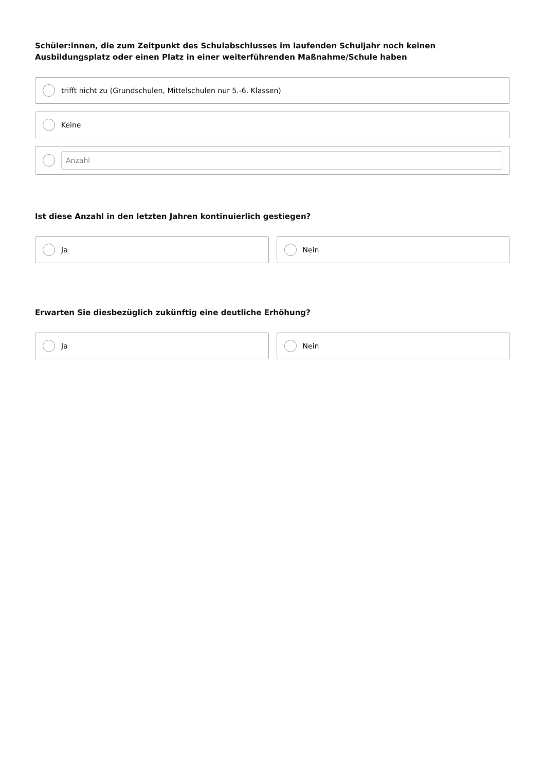Schüler:innen, die zum Zeitpunkt des Schulabschlusses im laufenden Schuljahr noch keinen Ausbildungsplatz oder einen Platz in einer weiterführenden Maßnahme/Schule haben
trifft nicht zu (Grundschulen, Mittelschulen nur 5.-6. Klassen)
Keine
Anzahl
Ist diese Anzahl in den letzten Jahren kontinuierlich gestiegen?
Ja Nein
Erwarten Sie diesbezüglich zukünftig eine deutliche Erhöhung?
Ja Nein